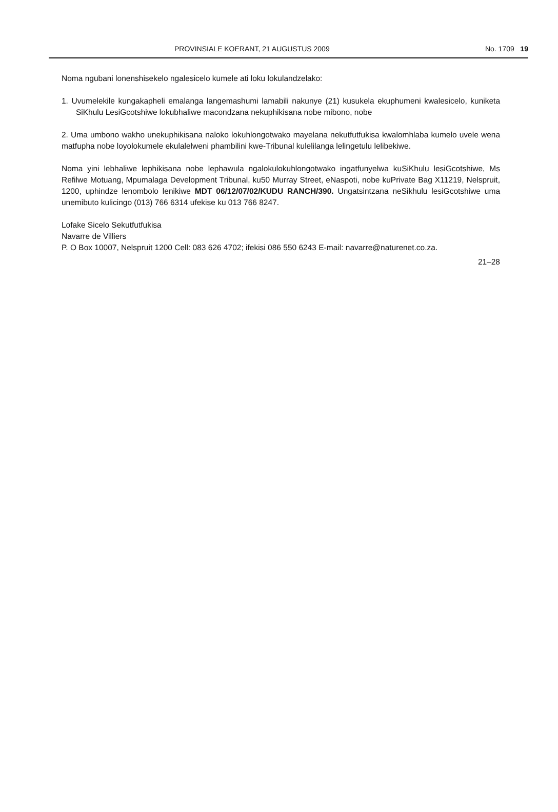PROVINSIALE KOERANT, 21 AUGUSTUS 2009 No. 1709 19
Noma ngubani lonenshisekelo ngalesicelo kumele ati loku lokulandzelako:
1. Uvumelekile kungakapheli emalanga langemashumi lamabili nakunye (21) kusukela ekuphumeni kwalesicelo, kuniketa SiKhulu LesiGcotshiwe lokubhaliwe macondzana nekuphikisana nobe mibono, nobe
2. Uma umbono wakho unekuphikisana naloko lokuhlongotwako mayelana nekutfutfukisa kwalomhlaba kumelo uvele wena matfupha nobe loyolokumele ekulalelweni phambilini kwe-Tribunal kulelilanga lelingetulu lelibekiwe.
Noma yini lebhaliwe lephikisana nobe lephawula ngalokulokuhlongotwako ingatfunyelwa kuSiKhulu lesiGcotshiwe, Ms Refilwe Motuang, Mpumalaga Development Tribunal, ku50 Murray Street, eNaspoti, nobe kuPrivate Bag X11219, Nelspruit, 1200, uphindze lenombolo lenikiwe MDT 06/12/07/02/KUDU RANCH/390. Ungatsintzana neSikhulu lesiGcotshiwe uma unemibuto kulicingo (013) 766 6314 ufekise ku 013 766 8247.
Lofake Sicelo Sekutfutfukisa
Navarre de Villiers
P. O Box 10007, Nelspruit 1200 Cell: 083 626 4702; ifekisi 086 550 6243 E-mail: navarre@naturenet.co.za.
21–28